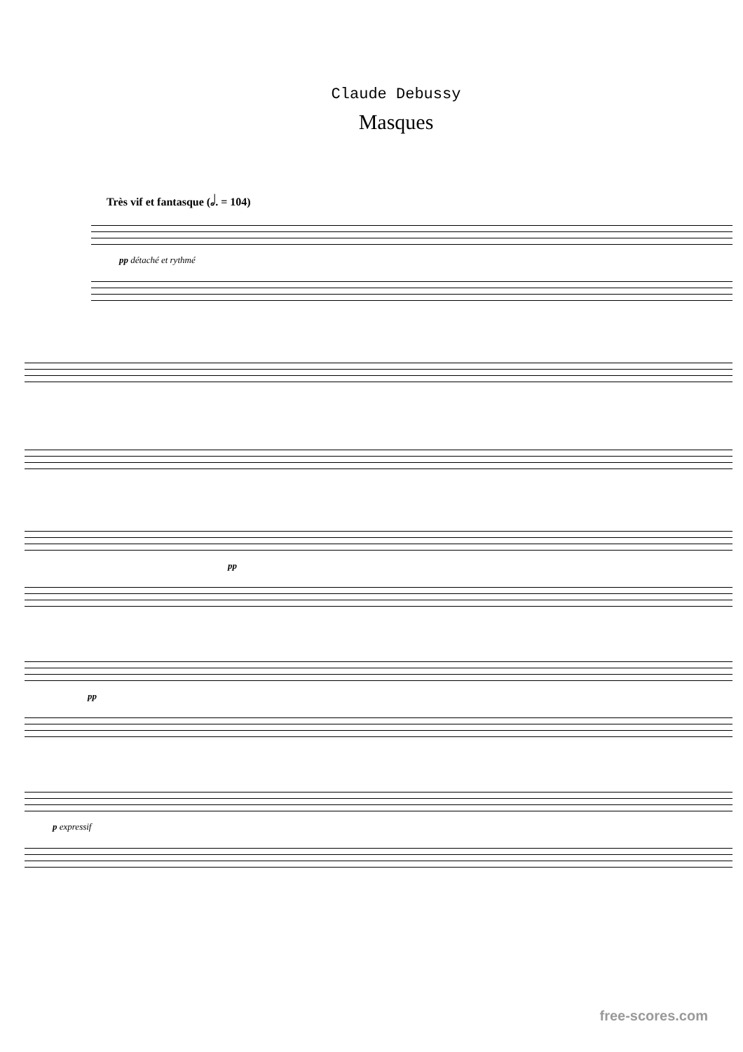Claude Debussy
Masques
Très vif et fantasque (𝅗𝅥. = 104)
pp détaché et rythmé
pp
pp
p expressif
free-scores.com